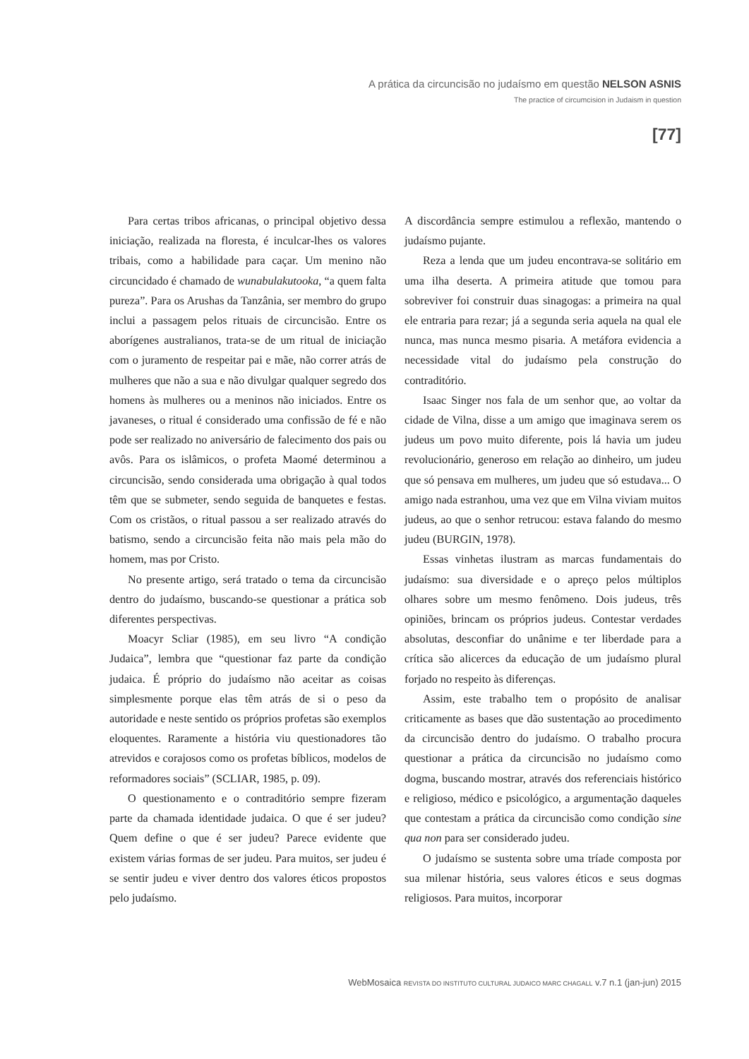A prática da circuncisão no judaísmo em questão NELSON ASNIS
The practice of circumcision in Judaism in question
[77]
Para certas tribos africanas, o principal objetivo dessa iniciação, realizada na floresta, é inculcar-lhes os valores tribais, como a habilidade para caçar. Um menino não circuncidado é chamado de wunabulakutooka, “a quem falta pureza”. Para os Arushas da Tanzânia, ser membro do grupo inclui a passagem pelos rituais de circuncisão. Entre os aborígenes australianos, trata-se de um ritual de iniciação com o juramento de respeitar pai e mãe, não correr atrás de mulheres que não a sua e não divulgar qualquer segredo dos homens às mulheres ou a meninos não iniciados. Entre os javaneses, o ritual é considerado uma confissão de fé e não pode ser realizado no aniversário de falecimento dos pais ou avôs. Para os islâmicos, o profeta Maomé determinou a circuncisão, sendo considerada uma obrigação à qual todos têm que se submeter, sendo seguida de banquetes e festas. Com os cristãos, o ritual passou a ser realizado através do batismo, sendo a circuncisão feita não mais pela mão do homem, mas por Cristo.
No presente artigo, será tratado o tema da circuncisão dentro do judaísmo, buscando-se questionar a prática sob diferentes perspectivas.
Moacyr Scliar (1985), em seu livro “A condição Judaica”, lembra que “questionar faz parte da condição judaica. É próprio do judaísmo não aceitar as coisas simplesmente porque elas têm atrás de si o peso da autoridade e neste sentido os próprios profetas são exemplos eloquentes. Raramente a história viu questionadores tão atrevidos e corajosos como os profetas bíblicos, modelos de reformadores sociais” (SCLIAR, 1985, p. 09).
O questionamento e o contraditório sempre fizeram parte da chamada identidade judaica. O que é ser judeu? Quem define o que é ser judeu? Parece evidente que existem várias formas de ser judeu. Para muitos, ser judeu é se sentir judeu e viver dentro dos valores éticos propostos pelo judaísmo.
A discordância sempre estimulou a reflexão, mantendo o judaísmo pujante.
Reza a lenda que um judeu encontrava-se solitário em uma ilha deserta. A primeira atitude que tomou para sobreviver foi construir duas sinagogas: a primeira na qual ele entraria para rezar; já a segunda seria aquela na qual ele nunca, mas nunca mesmo pisaria. A metáfora evidencia a necessidade vital do judaísmo pela construção do contraditório.
Isaac Singer nos fala de um senhor que, ao voltar da cidade de Vilna, disse a um amigo que imaginava serem os judeus um povo muito diferente, pois lá havia um judeu revolucionário, generoso em relação ao dinheiro, um judeu que só pensava em mulheres, um judeu que só estudava... O amigo nada estranhou, uma vez que em Vilna viviam muitos judeus, ao que o senhor retrucou: estava falando do mesmo judeu (BURGIN, 1978).
Essas vinhetas ilustram as marcas fundamentais do judaísmo: sua diversidade e o apreço pelos múltiplos olhares sobre um mesmo fenômeno. Dois judeus, três opiniões, brincam os próprios judeus. Contestar verdades absolutas, desconfiar do unânime e ter liberdade para a crítica são alicerces da educação de um judaísmo plural forjado no respeito às diferenças.
Assim, este trabalho tem o propósito de analisar criticamente as bases que dão sustentação ao procedimento da circuncisão dentro do judaísmo. O trabalho procura questionar a prática da circuncisão no judaísmo como dogma, buscando mostrar, através dos referenciais histórico e religioso, médico e psicológico, a argumentação daqueles que contestam a prática da circuncisão como condição sine qua non para ser considerado judeu.
O judaísmo se sustenta sobre uma tríade composta por sua milenar história, seus valores éticos e seus dogmas religiosos. Para muitos, incorporar
WebMosaica REVISTA DO INSTITUTO CULTURAL JUDAICO MARC CHAGALL v.7 n.1 (jan-jun) 2015